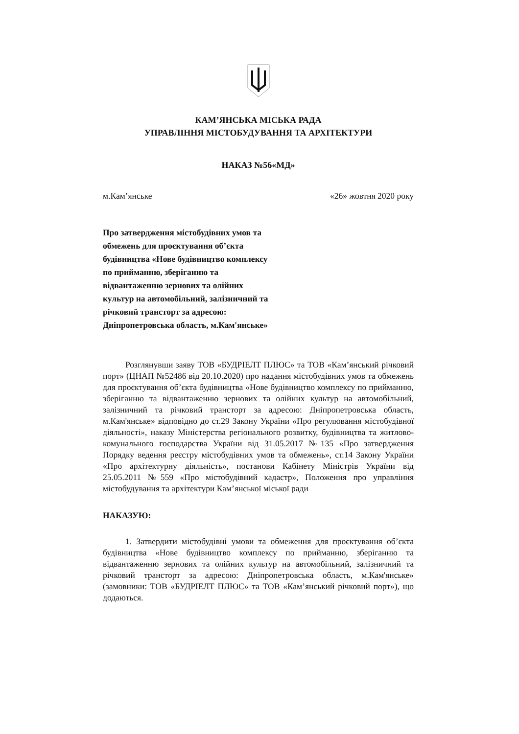КАМ’ЯНСЬКА МІСЬКА РАДА
УПРАВЛІННЯ МІСТОБУДУВАННЯ ТА АРХІТЕКТУРИ
НАКАЗ №56«МД»
м.Кам’янське «26» жовтня 2020 року
Про затвердження містобудівних умов та обмежень для проєктування об’єкта будівництва «Нове будівництво комплексу по прийманню, зберіганню та відвантаженню зернових та олійних культур на автомобільний, залізничний та річковий трансторт за адресою: Дніпропетровська область, м.Кам'янське»
Розглянувши заяву ТОВ «БУДРІЕЛТ ПЛЮС» та ТОВ «Кам’янський річковий порт» (ЦНАП №52486 від 20.10.2020) про надання містобудівних умов та обмежень для проєктування об’єкта будівництва «Нове будівництво комплексу по прийманню, зберіганню та відвантаженню зернових та олійних культур на автомобільний, залізничний та річковий трансторт за адресою: Дніпропетровська область, м.Кам'янське» відповідно до ст.29 Закону України «Про регулювання містобудівної діяльності», наказу Міністерства регіонального розвитку, будівництва та житлово-комунального господарства України від 31.05.2017 №135 «Про затвердження Порядку ведення реєстру містобудівних умов та обмежень», ст.14 Закону України «Про архітектурну діяльність», постанови Кабінету Міністрів України від 25.05.2011 №559 «Про містобудівний кадастр», Положення про управління містобудування та архітектури Кам’янської міської ради
НАКАЗУЮ:
1. Затвердити містобудівні умови та обмеження для проєктування об’єкта будівництва «Нове будівництво комплексу по прийманню, зберіганню та відвантаженню зернових та олійних культур на автомобільний, залізничний та річковий трансторт за адресою: Дніпропетровська область, м.Кам'янське» (замовники: ТОВ «БУДРІЕЛТ ПЛЮС» та ТОВ «Кам’янський річковий порт»), що додаються.